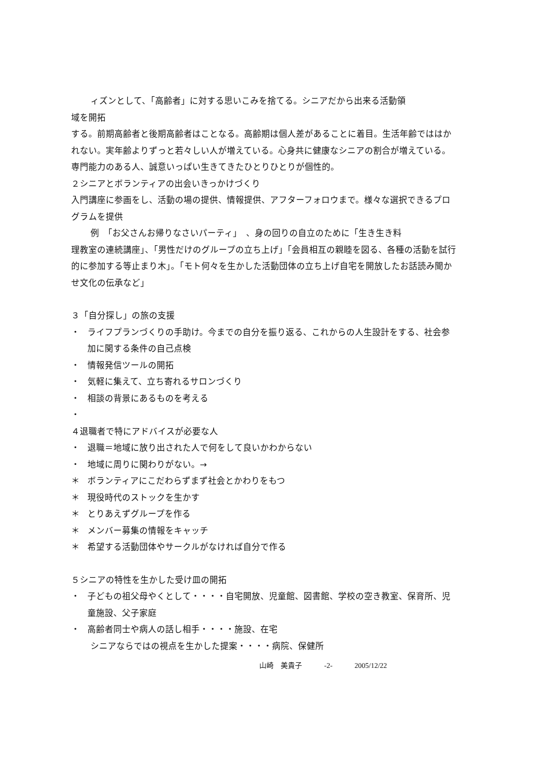ィズンとして、「高齢者」に対する思いこみを捨てる。シニアだから出来る活動領
域を開拓
する。前期高齢者と後期高齢者はことなる。高齢期は個人差があることに着目。生活年齢でははかれない。実年齢よりずっと若々しい人が増えている。心身共に健康なシニアの割合が増えている。専門能力のある人、誠意いっぱい生きてきたひとりひとりが個性的。
２シニアとボランティアの出会いきっかけづくり
入門講座に参画をし、活動の場の提供、情報提供、アフターフォロウまで。様々な選択できるプログラムを提供
例　「お父さんお帰りなさいパーティ」　、身の回りの自立のために「生き生き料
理教室の連続講座」、「男性だけのグループの立ち上げ」「会員相互の親睦を図る、各種の活動を試行的に参加する等止まり木」。「モト何々を生かした活動団体の立ち上げ自宅を開放したお話読み聞かせ文化の伝承など」
３「自分探し」の旅の支援
・ ライフプランづくりの手助け。今までの自分を振り返る、これからの人生設計をする、社会参加に関する条件の自己点検
・ 情報発信ツールの開拓
・ 気軽に集えて、立ち寄れるサロンづくり
・ 相談の背景にあるものを考える
・
４退職者で特にアドバイスが必要な人
・ 退職＝地域に放り出された人で何をして良いかわからない
・ 地域に周りに関わりがない。→
＊ ボランティアにこだわらずまず社会とかわりをもつ
＊ 現役時代のストックを生かす
＊ とりあえずグループを作る
＊ メンバー募集の情報をキャッチ
＊ 希望する活動団体やサークルがなければ自分で作る
５シニアの特性を生かした受け皿の開拓
・ 子どもの祖父母やくとして・・・・自宅開放、児童館、図書館、学校の空き教室、保育所、児童施設、父子家庭
・ 高齢者同士や病人の話し相手・・・・施設、在宅
シニアならではの視点を生かした提案・・・・病院、保健所
山崎　美貴子 -2- 2005/12/22